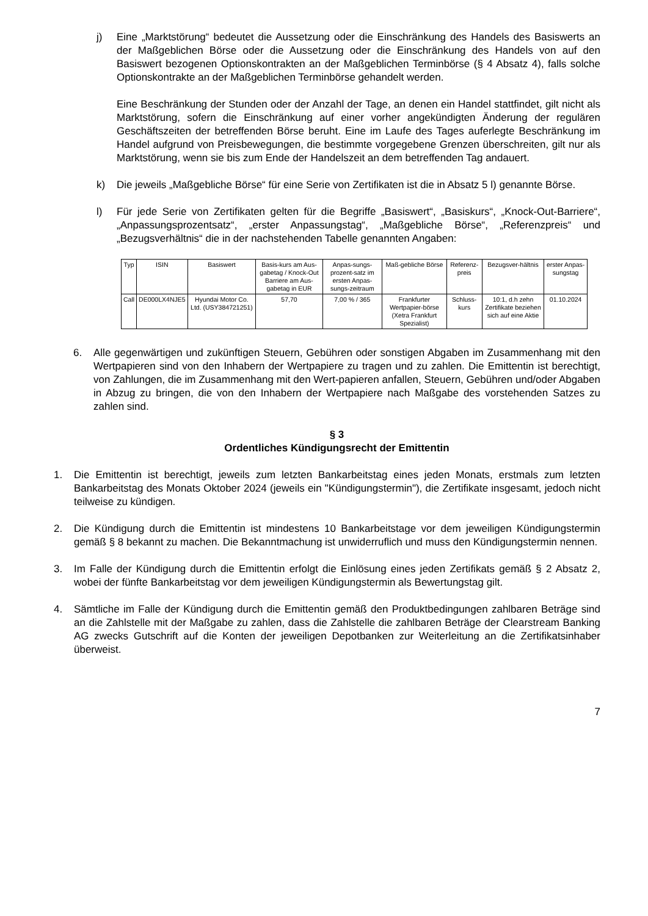j) Eine „Marktstörung“ bedeutet die Aussetzung oder die Einschränkung des Handels des Basiswerts an der Maßgeblichen Börse oder die Aussetzung oder die Einschränkung des Handels von auf den Basiswert bezogenen Optionskontrakten an der Maßgeblichen Terminbörse (§ 4 Absatz 4), falls solche Optionskontrakte an der Maßgeblichen Terminbörse gehandelt werden.
Eine Beschränkung der Stunden oder der Anzahl der Tage, an denen ein Handel stattfindet, gilt nicht als Marktstörung, sofern die Einschränkung auf einer vorher angekündigten Änderung der regulären Geschäftszeiten der betreffenden Börse beruht. Eine im Laufe des Tages auferlegte Beschränkung im Handel aufgrund von Preisbewegungen, die bestimmte vorgegebene Grenzen überschreiten, gilt nur als Marktstörung, wenn sie bis zum Ende der Handelszeit an dem betreffenden Tag andauert.
k) Die jeweils „Maßgebliche Börse“ für eine Serie von Zertifikaten ist die in Absatz 5 l) genannte Börse.
l) Für jede Serie von Zertifikaten gelten für die Begriffe „Basiswert“, „Basiskurs“, „Knock-Out-Barriere“, „Anpassungsprozentsatz“, „erster Anpassungstag“, „Maßgebliche Börse“, „Referenzpreis“ und „Bezugsverhältnis“ die in der nachstehenden Tabelle genannten Angaben:
| Typ | ISIN | Basiswert | Basis-kurs am Aus-gabetag / Knock-Out Barriere am Aus-gabetag in EUR | Anpas-sungs-prozent-satz im ersten Anpas-sungs-zeitraum | Maß-gebliche Börse | Referenz-preis | Bezugsver-hältnis | erster Anpas-sungstag |
| --- | --- | --- | --- | --- | --- | --- | --- | --- |
| Call | DE000LX4NJE5 | Hyundai Motor Co. Ltd. (USY384721251) | 57,70 | 7,00 % / 365 | Frankfurter Wertpapier-börse (Xetra Frankfurt Spezialist) | Schluss-kurs | 10:1, d.h zehn Zertifikate beziehen sich auf eine Aktie | 01.10.2024 |
6. Alle gegenwärtigen und zukünftigen Steuern, Gebühren oder sonstigen Abgaben im Zusammenhang mit den Wertpapieren sind von den Inhabern der Wertpapiere zu tragen und zu zahlen. Die Emittentin ist berechtigt, von Zahlungen, die im Zusammenhang mit den Wert-papieren anfallen, Steuern, Gebühren und/oder Abgaben in Abzug zu bringen, die von den Inhabern der Wertpapiere nach Maßgabe des vorstehenden Satzes zu zahlen sind.
§ 3
Ordentliches Kündigungsrecht der Emittentin
1. Die Emittentin ist berechtigt, jeweils zum letzten Bankarbeitstag eines jeden Monats, erstmals zum letzten Bankarbeitstag des Monats Oktober 2024 (jeweils ein "Kündigungstermin"), die Zertifikate insgesamt, jedoch nicht teilweise zu kündigen.
2. Die Kündigung durch die Emittentin ist mindestens 10 Bankarbeitstage vor dem jeweiligen Kündigungstermin gemäß § 8 bekannt zu machen. Die Bekanntmachung ist unwiderruflich und muss den Kündigungstermin nennen.
3. Im Falle der Kündigung durch die Emittentin erfolgt die Einlösung eines jeden Zertifikats gemäß § 2 Absatz 2, wobei der fünfte Bankarbeitstag vor dem jeweiligen Kündigungstermin als Bewertungstag gilt.
4. Sämtliche im Falle der Kündigung durch die Emittentin gemäß den Produktbedingungen zahlbaren Beträge sind an die Zahlstelle mit der Maßgabe zu zahlen, dass die Zahlstelle die zahlbaren Beträge der Clearstream Banking AG zwecks Gutschrift auf die Konten der jeweiligen Depotbanken zur Weiterleitung an die Zertifikatsinhaber überweist.
7